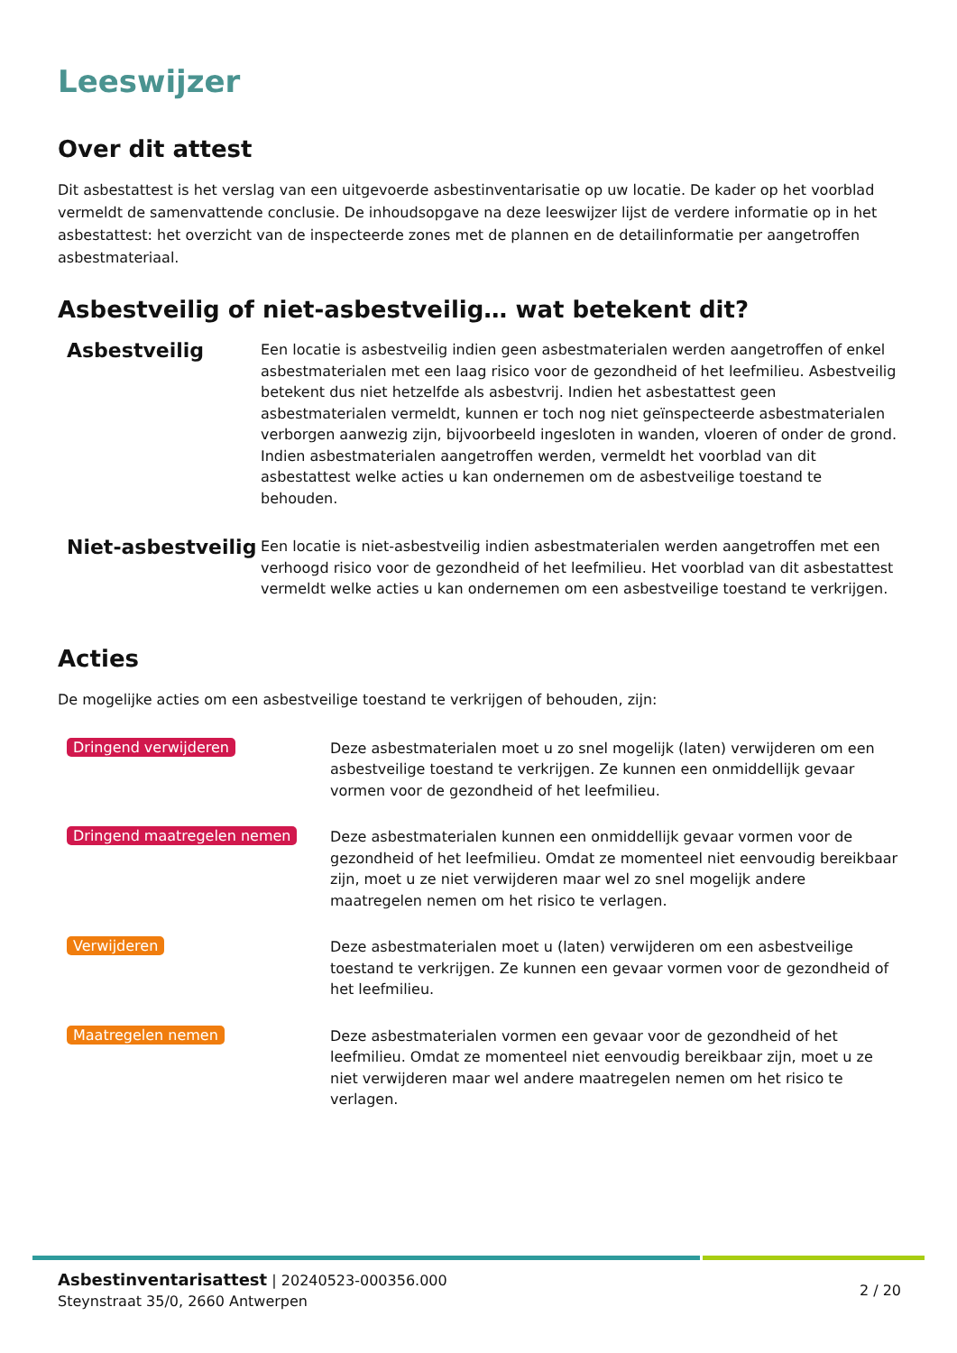Leeswijzer
Over dit attest
Dit asbestattest is het verslag van een uitgevoerde asbestinventarisatie op uw locatie. De kader op het voorblad vermeldt de samenvattende conclusie. De inhoudsopgave na deze leeswijzer lijst de verdere informatie op in het asbestattest: het overzicht van de inspecteerde zones met de plannen en de detailinformatie per aangetroffen asbestmateriaal.
Asbestveilig of niet-asbestveilig… wat betekent dit?
Asbestveilig
Een locatie is asbestveilig indien geen asbestmaterialen werden aangetroffen of enkel asbestmaterialen met een laag risico voor de gezondheid of het leefmilieu. Asbestveilig betekent dus niet hetzelfde als asbestvrij. Indien het asbestattest geen asbestmaterialen vermeldt, kunnen er toch nog niet geïnspecteerde asbestmaterialen verborgen aanwezig zijn, bijvoorbeeld ingesloten in wanden, vloeren of onder de grond. Indien asbestmaterialen aangetroffen werden, vermeldt het voorblad van dit asbestattest welke acties u kan ondernemen om de asbestveilige toestand te behouden.
Niet-asbestveilig
Een locatie is niet-asbestveilig indien asbestmaterialen werden aangetroffen met een verhoogd risico voor de gezondheid of het leefmilieu. Het voorblad van dit asbestattest vermeldt welke acties u kan ondernemen om een asbestveilige toestand te verkrijgen.
Acties
De mogelijke acties om een asbestveilige toestand te verkrijgen of behouden, zijn:
Dringend verwijderen
Deze asbestmaterialen moet u zo snel mogelijk (laten) verwijderen om een asbestveilige toestand te verkrijgen. Ze kunnen een onmiddellijk gevaar vormen voor de gezondheid of het leefmilieu.
Dringend maatregelen nemen
Deze asbestmaterialen kunnen een onmiddellijk gevaar vormen voor de gezondheid of het leefmilieu. Omdat ze momenteel niet eenvoudig bereikbaar zijn, moet u ze niet verwijderen maar wel zo snel mogelijk andere maatregelen nemen om het risico te verlagen.
Verwijderen
Deze asbestmaterialen moet u (laten) verwijderen om een asbestveilige toestand te verkrijgen. Ze kunnen een gevaar vormen voor de gezondheid of het leefmilieu.
Maatregelen nemen
Deze asbestmaterialen vormen een gevaar voor de gezondheid of het leefmilieu. Omdat ze momenteel niet eenvoudig bereikbaar zijn, moet u ze niet verwijderen maar wel andere maatregelen nemen om het risico te verlagen.
Asbestinventarisattest | 20240523-000356.000
Steynstraat 35/0, 2660 Antwerpen
2 / 20